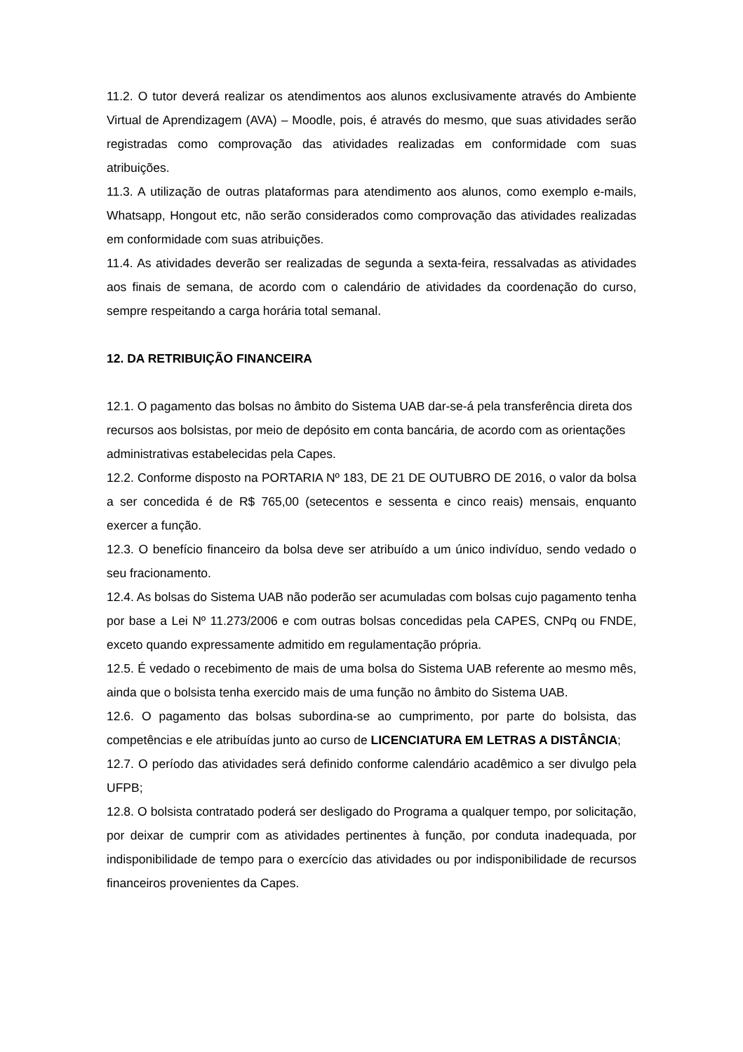11.2. O tutor deverá realizar os atendimentos aos alunos exclusivamente através do Ambiente Virtual de Aprendizagem (AVA) – Moodle, pois, é através do mesmo, que suas atividades serão registradas como comprovação das atividades realizadas em conformidade com suas atribuições.
11.3. A utilização de outras plataformas para atendimento aos alunos, como exemplo e-mails, Whatsapp, Hongout etc, não serão considerados como comprovação das atividades realizadas em conformidade com suas atribuições.
11.4. As atividades deverão ser realizadas de segunda a sexta-feira, ressalvadas as atividades aos finais de semana, de acordo com o calendário de atividades da coordenação do curso, sempre respeitando a carga horária total semanal.
12. DA RETRIBUIÇÃO FINANCEIRA
12.1. O pagamento das bolsas no âmbito do Sistema UAB dar-se-á pela transferência direta dos recursos aos bolsistas, por meio de depósito em conta bancária, de acordo com as orientações administrativas estabelecidas pela Capes.
12.2. Conforme disposto na PORTARIA Nº 183, DE 21 DE OUTUBRO DE 2016, o valor da bolsa a ser concedida é de R$ 765,00 (setecentos e sessenta e cinco reais) mensais, enquanto exercer a função.
12.3. O benefício financeiro da bolsa deve ser atribuído a um único indivíduo, sendo vedado o seu fracionamento.
12.4. As bolsas do Sistema UAB não poderão ser acumuladas com bolsas cujo pagamento tenha por base a Lei Nº 11.273/2006 e com outras bolsas concedidas pela CAPES, CNPq ou FNDE, exceto quando expressamente admitido em regulamentação própria.
12.5. É vedado o recebimento de mais de uma bolsa do Sistema UAB referente ao mesmo mês, ainda que o bolsista tenha exercido mais de uma função no âmbito do Sistema UAB.
12.6. O pagamento das bolsas subordina-se ao cumprimento, por parte do bolsista, das competências e ele atribuídas junto ao curso de LICENCIATURA EM LETRAS A DISTÂNCIA;
12.7. O período das atividades será definido conforme calendário acadêmico a ser divulgo pela UFPB;
12.8. O bolsista contratado poderá ser desligado do Programa a qualquer tempo, por solicitação, por deixar de cumprir com as atividades pertinentes à função, por conduta inadequada, por indisponibilidade de tempo para o exercício das atividades ou por indisponibilidade de recursos financeiros provenientes da Capes.